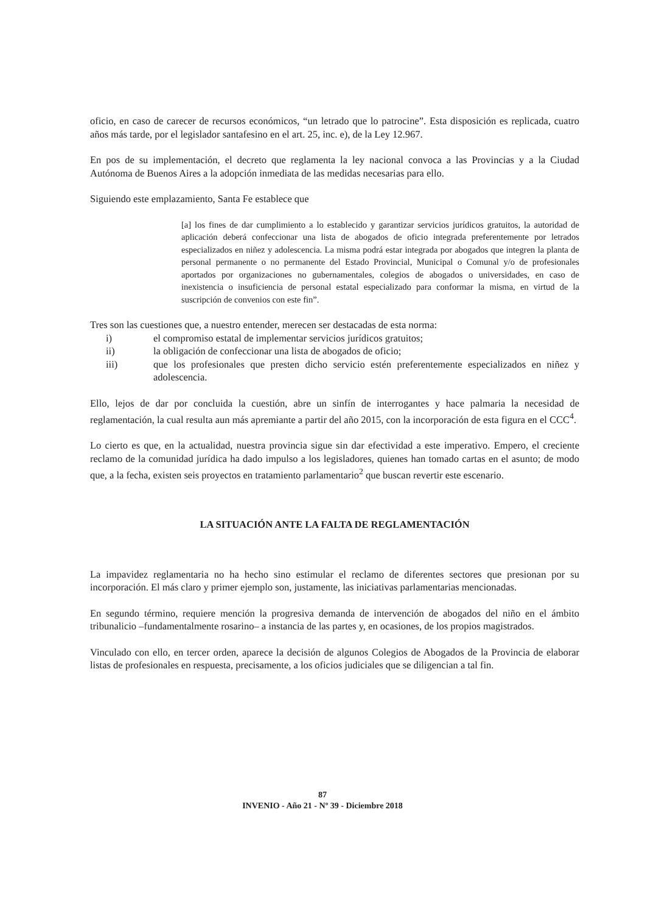oficio, en caso de carecer de recursos económicos, “un letrado que lo patrocine”. Esta disposición es replicada, cuatro años más tarde, por el legislador santafesino en el art. 25, inc. e), de la Ley 12.967.
En pos de su implementación, el decreto que reglamenta la ley nacional convoca a las Provincias y a la Ciudad Autónoma de Buenos Aires a la adopción inmediata de las medidas necesarias para ello.
Siguiendo este emplazamiento, Santa Fe establece que
[a] los fines de dar cumplimiento a lo establecido y garantizar servicios jurídicos gratuitos, la autoridad de aplicación deberá confeccionar una lista de abogados de oficio integrada preferentemente por letrados especializados en niñez y adolescencia. La misma podrá estar integrada por abogados que integren la planta de personal permanente o no permanente del Estado Provincial, Municipal o Comunal y/o de profesionales aportados por organizaciones no gubernamentales, colegios de abogados o universidades, en caso de inexistencia o insuficiencia de personal estatal especializado para conformar la misma, en virtud de la suscripción de convenios con este fin”.
Tres son las cuestiones que, a nuestro entender, merecen ser destacadas de esta norma:
i) el compromiso estatal de implementar servicios jurídicos gratuitos;
ii) la obligación de confeccionar una lista de abogados de oficio;
iii) que los profesionales que presten dicho servicio estén preferentemente especializados en niñez y adolescencia.
Ello, lejos de dar por concluida la cuestión, abre un sinfín de interrogantes y hace palmaria la necesidad de reglamentación, la cual resulta aun más apremiante a partir del año 2015, con la incorporación de esta figura en el CCC<sup>4</sup>.
Lo cierto es que, en la actualidad, nuestra provincia sigue sin dar efectividad a este imperativo. Empero, el creciente reclamo de la comunidad jurídica ha dado impulso a los legisladores, quienes han tomado cartas en el asunto; de modo que, a la fecha, existen seis proyectos en tratamiento parlamentario<sup>2</sup> que buscan revertir este escenario.
LA SITUACIÓN ANTE LA FALTA DE REGLAMENTACIÓN
La impavidez reglamentaria no ha hecho sino estimular el reclamo de diferentes sectores que presionan por su incorporación. El más claro y primer ejemplo son, justamente, las iniciativas parlamentarias mencionadas.
En segundo término, requiere mención la progresiva demanda de intervención de abogados del niño en el ámbito tribunalicio –fundamentalmente rosarino– a instancia de las partes y, en ocasiones, de los propios magistrados.
Vinculado con ello, en tercer orden, aparece la decisión de algunos Colegios de Abogados de la Provincia de elaborar listas de profesionales en respuesta, precisamente, a los oficios judiciales que se diligencian a tal fin.
87
INVENIO - Año 21 - Nº 39 - Diciembre 2018